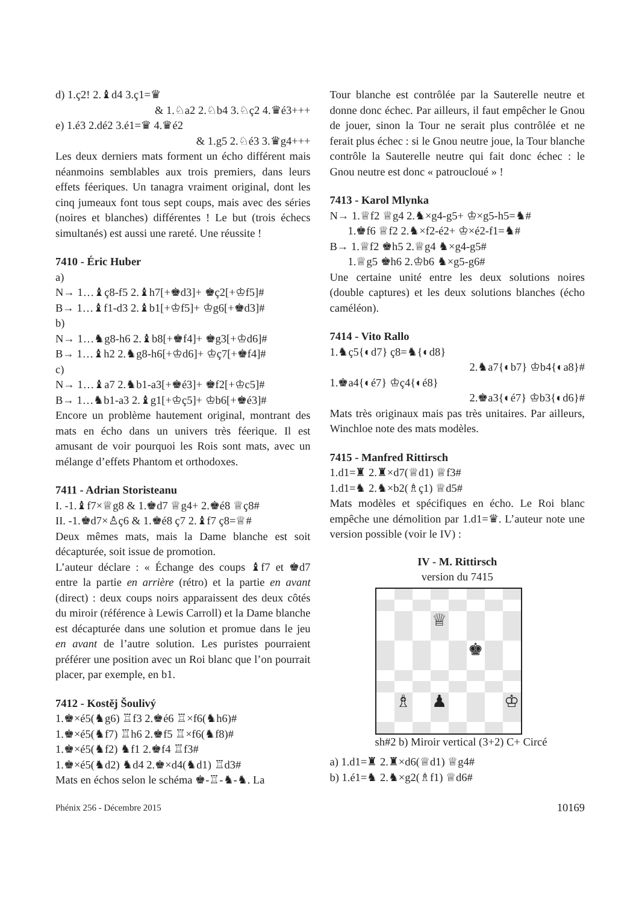d) 1.ç2! 2.♝d4 3.ç1=♛
& 1.♘a2 2.♘b4 3.♘ç2 4.♛é3+++
e) 1.é3 2.dé2 3.é1=♛ 4.♛é2
& 1.g5 2.♘é3 3.♛g4+++
Les deux derniers mats forment un écho différent mais néanmoins semblables aux trois premiers, dans leurs effets féeriques. Un tanagra vraiment original, dont les cinq jumeaux font tous sept coups, mais avec des séries (noires et blanches) différentes ! Le but (trois échecs simultanés) est aussi une rareté. Une réussite !
7410 - Éric Huber
a)
N→ 1…♝ç8-f5 2.♝h7[+♚d3]+ ♚ç2[+♔f5]#
B→ 1…♝f1-d3 2.♝b1[+♔f5]+ ♔g6[+♚d3]#
b)
N→ 1…♞g8-h6 2.♝b8[+♚f4]+ ♚g3[+♔d6]#
B→ 1…♝h2 2.♞g8-h6[+♔d6]+ ♔ç7[+♚f4]#
c)
N→ 1…♝a7 2.♞b1-a3[+♚é3]+ ♚f2[+♔c5]#
B→ 1…♞b1-a3 2.♝g1[+♔ç5]+ ♔b6[+♚é3]#
Encore un problème hautement original, montrant des mats en écho dans un univers très féerique. Il est amusant de voir pourquoi les Rois sont mats, avec un mélange d’effets Phantom et orthodoxes.
7411 - Adrian Storisteanu
I. -1.♝f7×♕g8 & 1.♚d7 ♕g4+ 2.♚é8 ♕ç8#
II. -1.♚d7×♙ç6 & 1.♚é8 ç7 2.♝f7 ç8=♕#
Deux mêmes mats, mais la Dame blanche est soit décapturée, soit issue de promotion.
L’auteur déclare : « Échange des coups ♝f7 et ♚d7 entre la partie en arrière (rétro) et la partie en avant (direct) : deux coups noirs apparaissent des deux côtés du miroir (référence à Lewis Carroll) et la Dame blanche est décapturée dans une solution et promue dans le jeu en avant de l’autre solution. Les puristes pourraient préférer une position avec un Roi blanc que l’on pourrait placer, par exemple, en b1.
7412 - Kostěj Šoulivý
1.♚×é5(♞g6) ♖f3 2.♚é6 ♖×f6(♞h6)#
1.♚×é5(♞f7) ♖h6 2.♚f5 ♖×f6(♞f8)#
1.♚×é5(♞f2) ♞f1 2.♚f4 ♖f3#
1.♚×é5(♞d2) ♞d4 2.♚×d4(♞d1) ♖d3#
Mats en échos selon le schéma ♚-♖-♞-♞. La
Tour blanche est contrôlée par la Sauterelle neutre et donne donc échec. Par ailleurs, il faut empêcher le Gnou de jouer, sinon la Tour ne serait plus contrôlée et ne ferait plus échec : si le Gnou neutre joue, la Tour blanche contrôle la Sauterelle neutre qui fait donc échec : le Gnou neutre est donc « patrouclоué » !
7413 - Karol Mlynka
N→ 1.♕f2 ♕g4 2.♞×g4-g5+ ♔×g5-h5=♞#
1.♚f6 ♕f2 2.♞×f2-é2+ ♔×é2-f1=♞#
B→ 1.♕f2 ♚h5 2.♕g4 ♞×g4-g5#
1.♕g5 ♚h6 2.♔b6 ♞×g5-g6#
Une certaine unité entre les deux solutions noires (double captures) et les deux solutions blanches (écho caméléon).
7414 - Vito Rallo
1.♞ç5{◐d7} ç8=♞{◐d8}
2.♞a7{◐b7} ♔b4{◐a8}#
1.♚a4{◐é7} ♔ç4{◐é8}
2.♚a3{◐é7} ♔b3{◐d6}#
Mats très originaux mais pas très unitaires. Par ailleurs, Winchloe note des mats modèles.
7415 - Manfred Rittirsch
1.d1=♜ 2.♜×d7(♕d1) ♕f3#
1.d1=♞ 2.♞×b2(♗ç1) ♕d5#
Mats modèles et spécifiques en écho. Le Roi blanc empêche une démolition par 1.d1=♛. L’auteur note une version possible (voir le IV) :
IV - M. Rittirsch
version du 7415
♕
♚
♗
♟
♔
sh#2 b) Miroir vertical (3+2) C+ Circé
a) 1.d1=♜ 2.♜×d6(♕d1) ♕g4#
b) 1.é1=♞ 2.♞×g2(♗f1) ♕d6#
Phénix 256 - Décembre 2015 10169